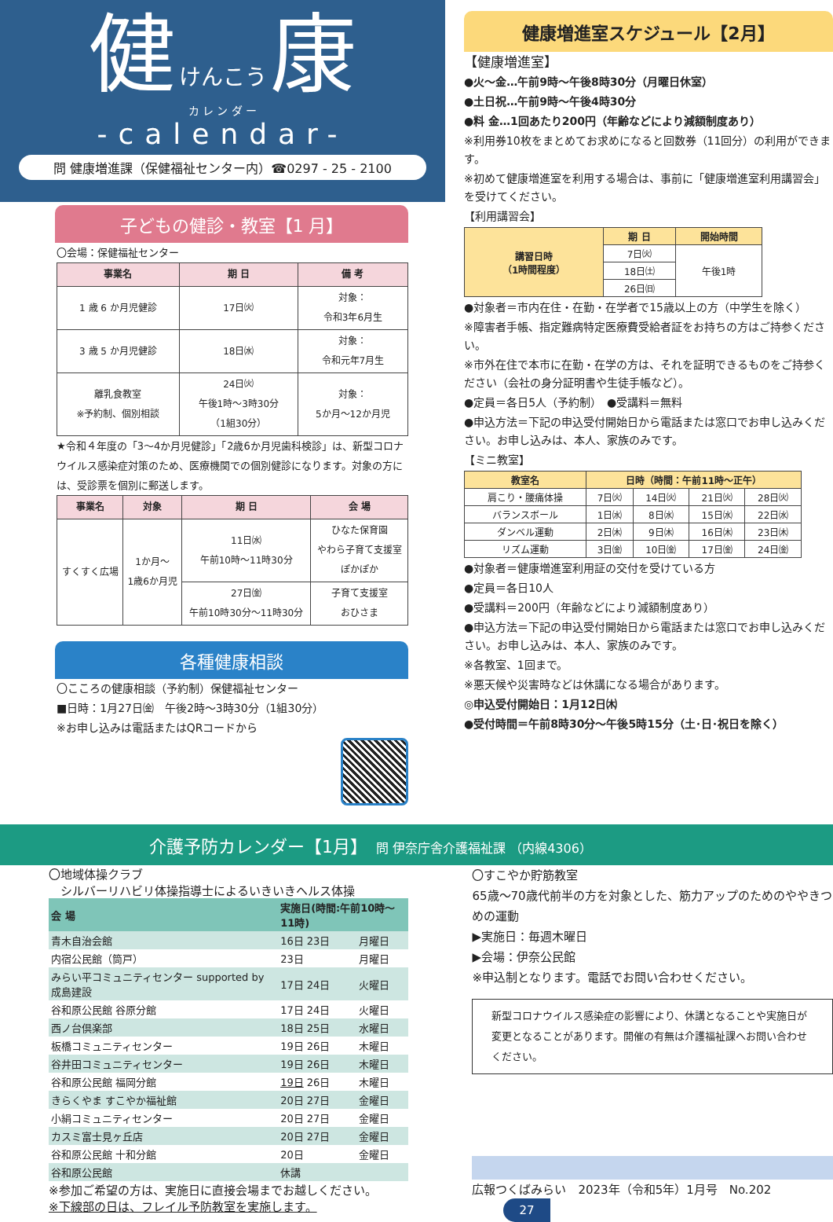健 けんこう 康
カ レ ン ダ ー
-calendar-
問 健康増進課（保健福祉センター内）☎0297 - 25 - 2100
子どもの健診・教室【1 月】
〇会場：保健福祉センター
| 事業名 | 期 日 | 備 考 |
| --- | --- | --- |
| 1 歳 6 か月児健診 | 17日㈫ | 対象： 令和3年6月生 |
| 3 歳 5 か月児健診 | 18日㈬ | 対象： 令和元年7月生 |
| 離乳食教室 ※予約制、個別相談 | 24日㈫ 午後1時～3時30分 （1組30分） | 対象： 5か月～12か月児 |
★令和４年度の「3～4か月児健診」「2歳6か月児歯科検診」は、新型コロナウイルス感染症対策のため、医療機関での個別健診になります。対象の方には、受診票を個別に郵送します。
| 事業名 | 対象 | 期 日 | 会 場 |
| --- | --- | --- | --- |
| すくすく広場 | 1か月～ 1歳6か月児 | 11日㈬ 午前10時～11時30分 | ひなた保育園 やわら子育て支援室 ぽかぽか |
| | | 27日㈮ 午前10時30分～11時30分 | 子育て支援室 おひさま |
各種健康相談
〇こころの健康相談（予約制）保健福祉センター
■日時：1月27日㈮　午後2時～3時30分（1組30分）
※お申し込みは電話またはQRコードから
健康増進室スケジュール【2月】
【健康増進室】
●火～金…午前9時～午後8時30分（月曜日休室）
●土日祝…午前9時～午後4時30分
●料 金…1回あたり200円（年齢などにより減額制度あり）
※利用券10枚をまとめてお求めになると回数券（11回分）の利用ができます。
※初めて健康増進室を利用する場合は、事前に「健康増進室利用講習会」を受けてください。
【利用講習会】
| 講習日時 （1時間程度） | 期 日 | 開始時間 |
| --- | --- | --- |
| | 7日㈫ | 午後1時 |
| | 18日㈯ | |
| | 26日㈰ | |
●対象者＝市内在住・在勤・在学者で15歳以上の方（中学生を除く）
※障害者手帳、指定難病特定医療費受給者証をお持ちの方はご持参ください。
※市外在住で本市に在勤・在学の方は、それを証明できるものをご持参ください（会社の身分証明書や生徒手帳など）。
●定員＝各日5人（予約制）　●受講料＝無料
●申込方法＝下記の申込受付開始日から電話または窓口でお申し込みください。お申し込みは、本人、家族のみです。
【ミニ教室】
| 教室名 | 日時（時間：午前11時～正午） | | | |
| --- | --- | --- | --- | --- |
| 肩こり・腰痛体操 | 7日㈫ | 14日㈫ | 21日㈫ | 28日㈫ |
| バランスボール | 1日㈬ | 8日㈬ | 15日㈬ | 22日㈬ |
| ダンベル運動 | 2日㈭ | 9日㈭ | 16日㈭ | 23日㈭ |
| リズム運動 | 3日㈮ | 10日㈮ | 17日㈮ | 24日㈮ |
●対象者＝健康増進室利用証の交付を受けている方
●定員＝各日10人
●受講料＝200円（年齢などにより減額制度あり）
●申込方法＝下記の申込受付開始日から電話または窓口でお申し込みください。お申し込みは、本人、家族のみです。
※各教室、1回まで。
※悪天候や災害時などは休講になる場合があります。
◎申込受付開始日：1月12日㈭
●受付時間＝午前8時30分～午後5時15分（土･日･祝日を除く）
介護予防カレンダー【1月】　問 伊奈庁舎介護福祉課 （内線4306）
〇地域体操クラブ
　シルバーリハビリ体操指導士によるいきいきヘルス体操
| 会 場 | 実施日(時間:午前10時～11時) | |
| --- | --- | --- |
| 青木自治会館 | 16日 23日 | 月曜日 |
| 内宿公民館（筒戸） | 23日 | 月曜日 |
| みらい平コミュニティセンター supported by 成島建設 | 17日 24日 | 火曜日 |
| 谷和原公民館 谷原分館 | 17日 24日 | 火曜日 |
| 西ノ台倶楽部 | 18日 25日 | 水曜日 |
| 板橋コミュニティセンター | 19日 26日 | 木曜日 |
| 谷井田コミュニティセンター | 19日 26日 | 木曜日 |
| 谷和原公民館 福岡分館 | 19日 26日 | 木曜日 |
| きらくやま すこやか福祉館 | 20日 27日 | 金曜日 |
| 小絹コミュニティセンター | 20日 27日 | 金曜日 |
| カスミ富士見ヶ丘店 | 20日 27日 | 金曜日 |
| 谷和原公民館 十和分館 | 20日 | 金曜日 |
| 谷和原公民館 | 休講 | |
※参加ご希望の方は、実施日に直接会場までお越しください。
※下線部の日は、フレイル予防教室を実施します。
〇すこやか貯筋教室
65歳～70歳代前半の方を対象とした、筋力アップのためのややきつめの運動
▶実施日：毎週木曜日
▶会場：伊奈公民館
※申込制となります。電話でお問い合わせください。
新型コロナウイルス感染症の影響により、休講となることや実施日が変更となることがあります。開催の有無は介護福祉課へお問い合わせください。
広報つくばみらい　2023年（令和5年）1月号　No.202 27